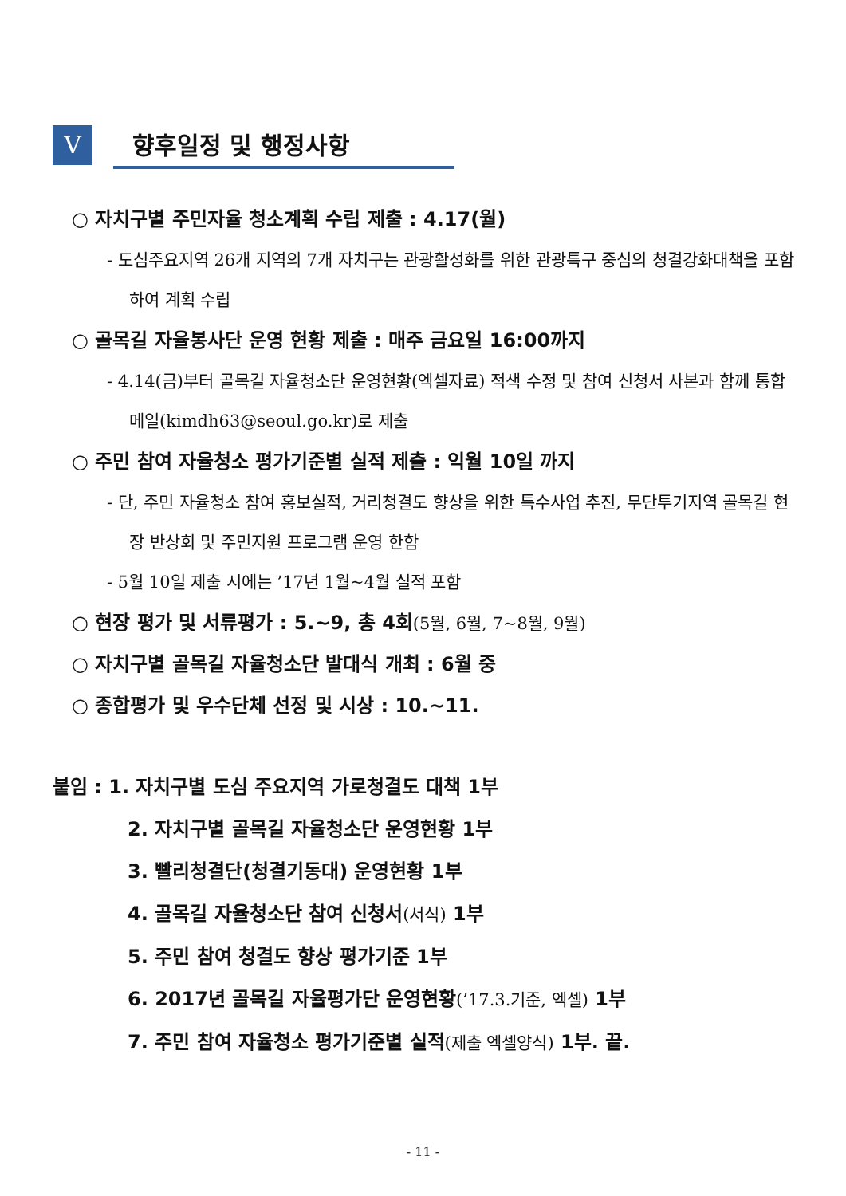V
향후일정 및 행정사항
○ 자치구별 주민자율 청소계획 수립 제출 : 4.17(월)
- 도심주요지역 26개 지역의 7개 자치구는 관광활성화를 위한 관광특구 중심의 청결강화대책을 포함하여 계획 수립
○ 골목길 자율봉사단 운영 현황 제출 : 매주 금요일 16:00까지
- 4.14(금)부터 골목길 자율청소단 운영현황(엑셀자료) 적색 수정 및 참여 신청서 사본과 함께 통합메일(kimdh63@seoul.go.kr)로 제출
○ 주민 참여 자율청소 평가기준별 실적 제출 : 익월 10일 까지
- 단, 주민 자율청소 참여 홍보실적, 거리청결도 향상을 위한 특수사업 추진, 무단투기지역 골목길 현장 반상회 및 주민지원 프로그램 운영 한함
- 5월 10일 제출 시에는 ’17년 1월~4월 실적 포함
○ 현장 평가 및 서류평가 : 5.~9, 총 4회(5월, 6월, 7~8월, 9월)
○ 자치구별 골목길 자율청소단 발대식 개최 : 6월 중
○ 종합평가 및 우수단체 선정 및 시상 : 10.~11.
붙임 : 1. 자치구별 도심 주요지역 가로청결도 대책 1부
2. 자치구별 골목길 자율청소단 운영현황 1부
3. 빨리청결단(청결기동대) 운영현황 1부
4. 골목길 자율청소단 참여 신청서(서식) 1부
5. 주민 참여 청결도 향상 평가기준 1부
6. 2017년 골목길 자율평가단 운영현황(’17.3.기준, 엑셀) 1부
7. 주민 참여 자율청소 평가기준별 실적(제출 엑셀양식) 1부. 끝.
- 11 -